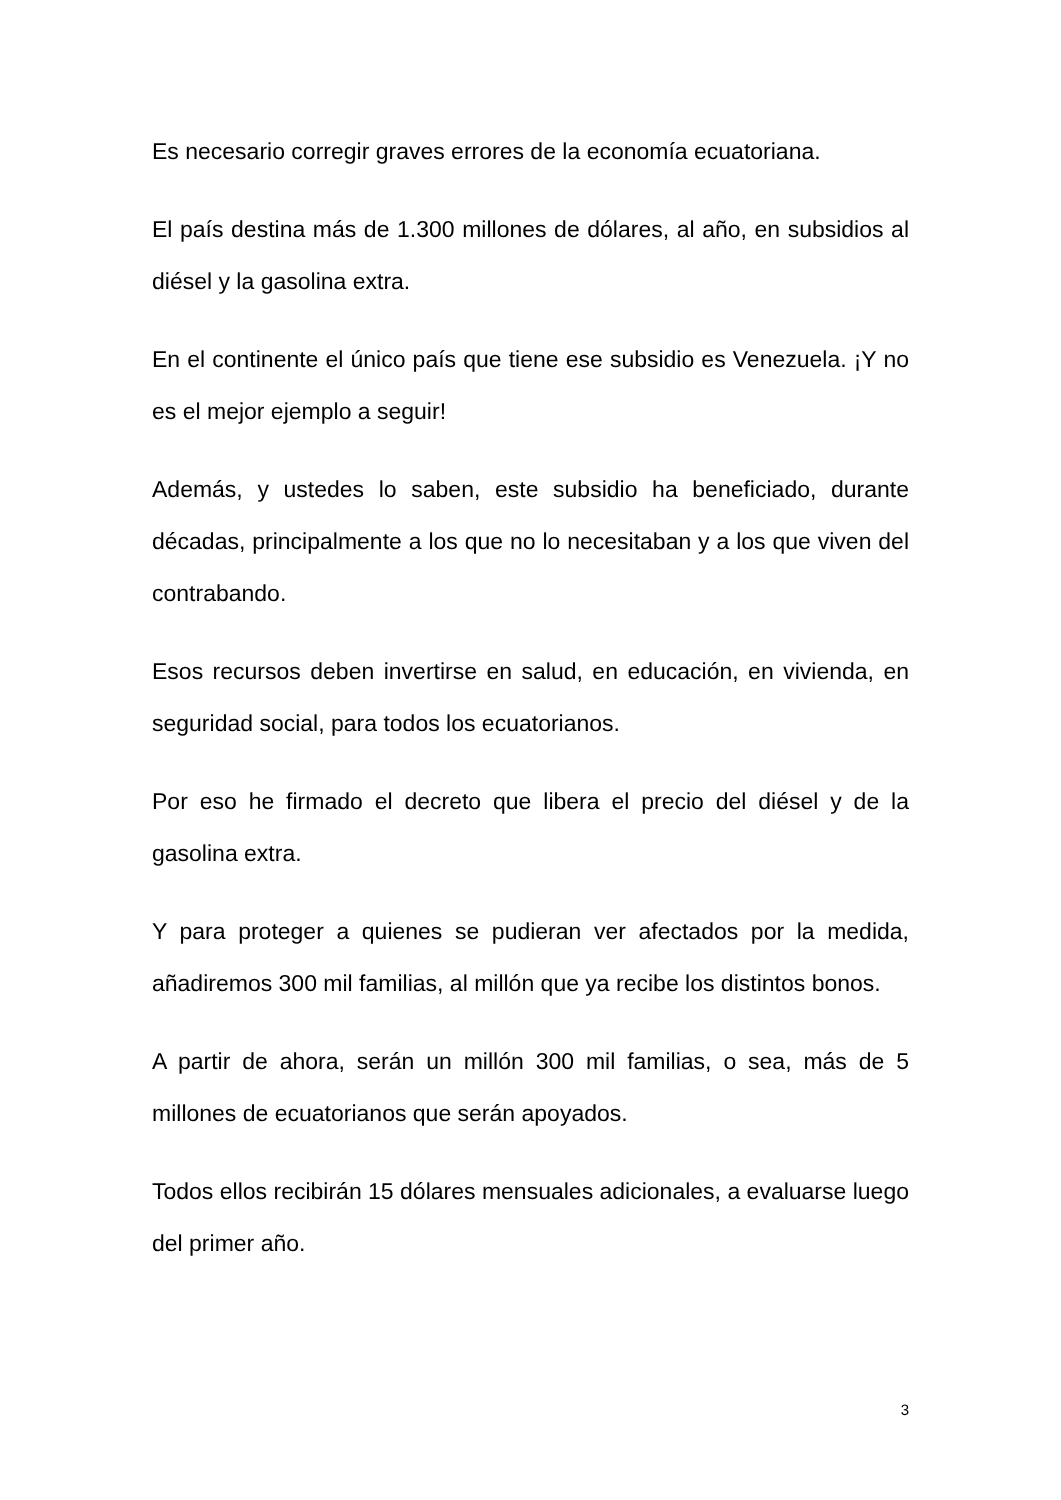Es necesario corregir graves errores de la economía ecuatoriana.
El país destina más de 1.300 millones de dólares, al año, en subsidios al diésel y la gasolina extra.
En el continente el único país que tiene ese subsidio es Venezuela. ¡Y no es el mejor ejemplo a seguir!
Además, y ustedes lo saben, este subsidio ha beneficiado, durante décadas, principalmente a los que no lo necesitaban y a los que viven del contrabando.
Esos recursos deben invertirse en salud, en educación, en vivienda, en seguridad social, para todos los ecuatorianos.
Por eso he firmado el decreto que libera el precio del diésel y de la gasolina extra.
Y para proteger a quienes se pudieran ver afectados por la medida, añadiremos 300 mil familias, al millón que ya recibe los distintos bonos.
A partir de ahora, serán un millón 300 mil familias, o sea, más de 5 millones de ecuatorianos que serán apoyados.
Todos ellos recibirán 15 dólares mensuales adicionales, a evaluarse luego del primer año.
3